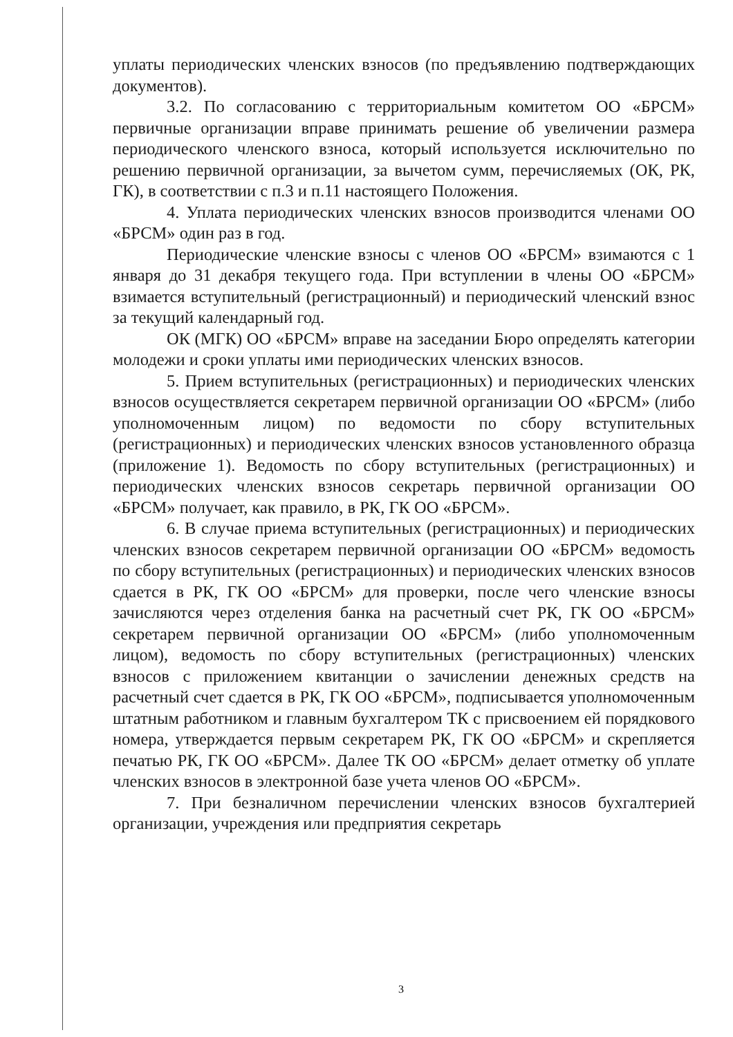уплаты периодических членских взносов (по предъявлению подтверждающих документов).
3.2. По согласованию с территориальным комитетом ОО «БРСМ» первичные организации вправе принимать решение об увеличении размера периодического членского взноса, который используется исключительно по решению первичной организации, за вычетом сумм, перечисляемых (ОК, РК, ГК), в соответствии с п.3 и п.11 настоящего Положения.
4. Уплата периодических членских взносов производится членами ОО «БРСМ» один раз в год.
Периодические членские взносы с членов ОО «БРСМ» взимаются с 1 января до 31 декабря текущего года. При вступлении в члены ОО «БРСМ» взимается вступительный (регистрационный) и периодический членский взнос за текущий календарный год.
ОК (МГК) ОО «БРСМ» вправе на заседании Бюро определять категории молодежи и сроки уплаты ими периодических членских взносов.
5. Прием вступительных (регистрационных) и периодических членских взносов осуществляется секретарем первичной организации ОО «БРСМ» (либо уполномоченным лицом) по ведомости по сбору вступительных (регистрационных) и периодических членских взносов установленного образца (приложение 1). Ведомость по сбору вступительных (регистрационных) и периодических членских взносов секретарь первичной организации ОО «БРСМ» получает, как правило, в РК, ГК ОО «БРСМ».
6. В случае приема вступительных (регистрационных) и периодических членских взносов секретарем первичной организации ОО «БРСМ» ведомость по сбору вступительных (регистрационных) и периодических членских взносов сдается в РК, ГК ОО «БРСМ» для проверки, после чего членские взносы зачисляются через отделения банка на расчетный счет РК, ГК ОО «БРСМ» секретарем первичной организации ОО «БРСМ» (либо уполномоченным лицом), ведомость по сбору вступительных (регистрационных) членских взносов с приложением квитанции о зачислении денежных средств на расчетный счет сдается в РК, ГК ОО «БРСМ», подписывается уполномоченным штатным работником и главным бухгалтером ТК с присвоением ей порядкового номера, утверждается первым секретарем РК, ГК ОО «БРСМ» и скрепляется печатью РК, ГК ОО «БРСМ». Далее ТК ОО «БРСМ» делает отметку об уплате членских взносов в электронной базе учета членов ОО «БРСМ».
7. При безналичном перечислении членских взносов бухгалтерией организации, учреждения или предприятия секретарь
3